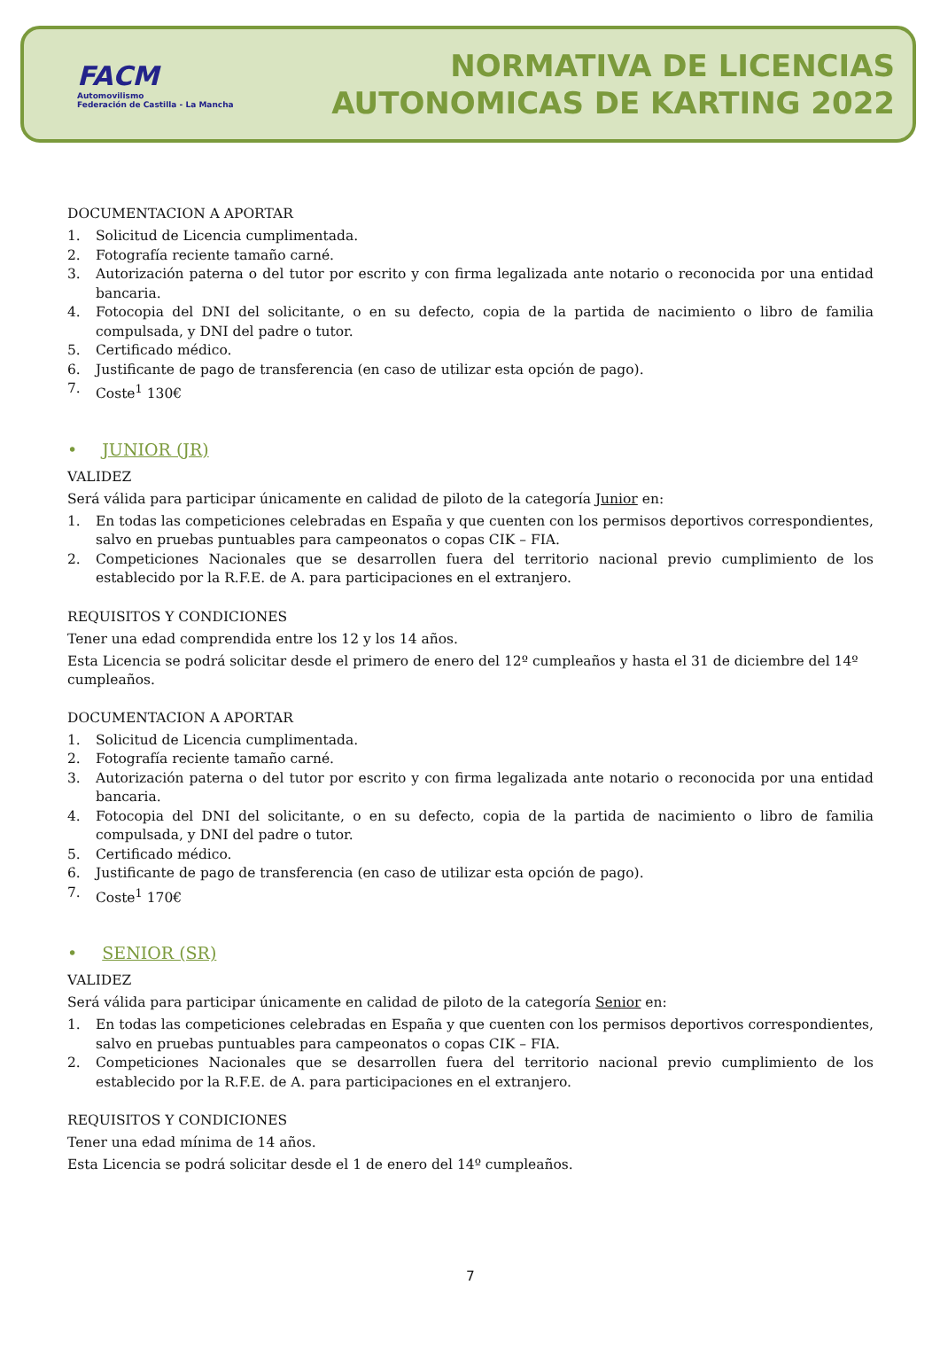FACM
Automovilismo
Federación de Castilla - La Mancha
NORMATIVA DE LICENCIAS
AUTONOMICAS DE KARTING 2022
DOCUMENTACION A APORTAR
1. Solicitud de Licencia cumplimentada.
2. Fotografía reciente tamaño carné.
3. Autorización paterna o del tutor por escrito y con firma legalizada ante notario o reconocida por una entidad bancaria.
4. Fotocopia del DNI del solicitante, o en su defecto, copia de la partida de nacimiento o libro de familia compulsada, y DNI del padre o tutor.
5. Certificado médico.
6. Justificante de pago de transferencia (en caso de utilizar esta opción de pago).
7. Coste<sup>1</sup> 130€
• JUNIOR (JR)
VALIDEZ
Será válida para participar únicamente en calidad de piloto de la categoría Junior en:
1. En todas las competiciones celebradas en España y que cuenten con los permisos deportivos correspondientes, salvo en pruebas puntuables para campeonatos o copas CIK – FIA.
2. Competiciones Nacionales que se desarrollen fuera del territorio nacional previo cumplimiento de los establecido por la R.F.E. de A. para participaciones en el extranjero.
REQUISITOS Y CONDICIONES
Tener una edad comprendida entre los 12 y los 14 años.
Esta Licencia se podrá solicitar desde el primero de enero del 12º cumpleaños y hasta el 31 de diciembre del 14º cumpleaños.
DOCUMENTACION A APORTAR
1. Solicitud de Licencia cumplimentada.
2. Fotografía reciente tamaño carné.
3. Autorización paterna o del tutor por escrito y con firma legalizada ante notario o reconocida por una entidad bancaria.
4. Fotocopia del DNI del solicitante, o en su defecto, copia de la partida de nacimiento o libro de familia compulsada, y DNI del padre o tutor.
5. Certificado médico.
6. Justificante de pago de transferencia (en caso de utilizar esta opción de pago).
7. Coste<sup>1</sup> 170€
• SENIOR (SR)
VALIDEZ
Será válida para participar únicamente en calidad de piloto de la categoría Senior en:
1. En todas las competiciones celebradas en España y que cuenten con los permisos deportivos correspondientes, salvo en pruebas puntuables para campeonatos o copas CIK – FIA.
2. Competiciones Nacionales que se desarrollen fuera del territorio nacional previo cumplimiento de los establecido por la R.F.E. de A. para participaciones en el extranjero.
REQUISITOS Y CONDICIONES
Tener una edad mínima de 14 años.
Esta Licencia se podrá solicitar desde el 1 de enero del 14º cumpleaños.
7